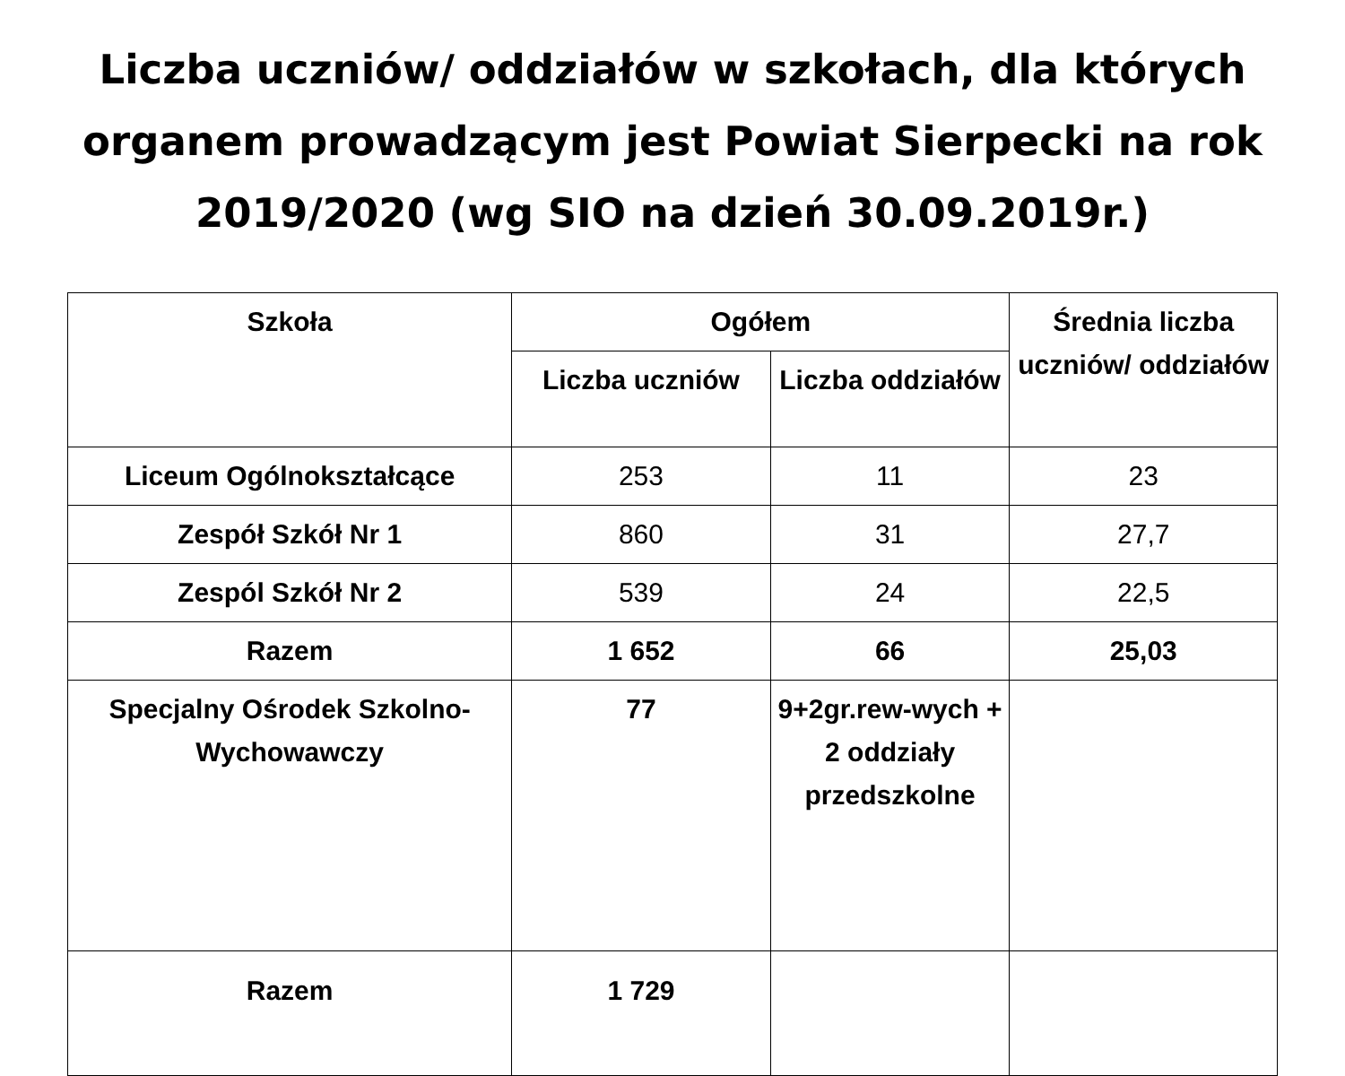Liczba uczniów/ oddziałów w szkołach, dla których
organem prowadzącym jest Powiat Sierpecki na rok
2019/2020 (wg SIO na dzień 30.09.2019r.)
| Szkoła | Ogółem | | Średnia liczba uczniów/ oddziałów |
| --- | --- | --- | --- |
| | Liczba uczniów | Liczba oddziałów | |
| Liceum Ogólnokształcące | 253 | 11 | 23 |
| Zespół Szkół Nr 1 | 860 | 31 | 27,7 |
| Zespól Szkół Nr 2 | 539 | 24 | 22,5 |
| Razem | 1 652 | 66 | 25,03 |
| Specjalny Ośrodek Szkolno-Wychowawczy | 77 | 9+2gr.rew-wych + 2 oddziały przedszkolne | |
| Razem | 1 729 | | |